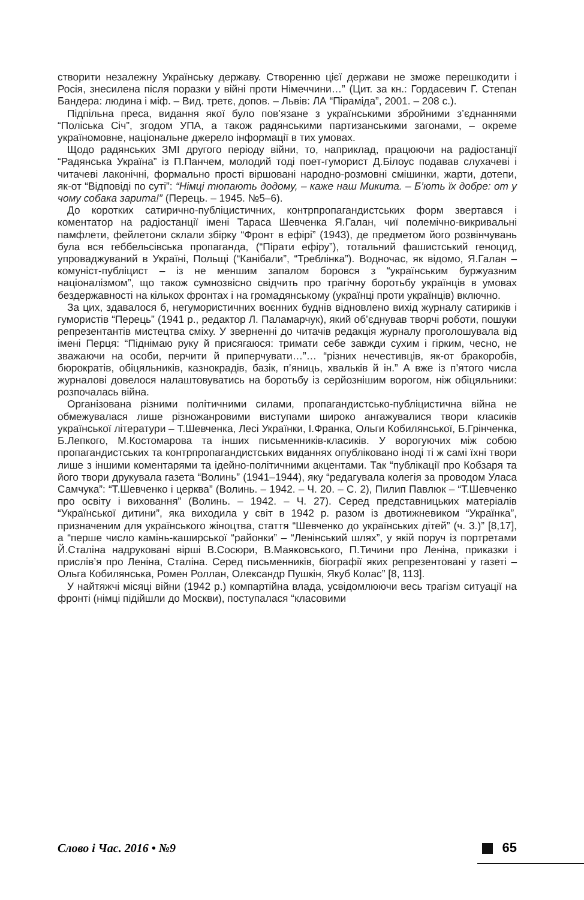створити незалежну Українську державу. Створенню цієї держави не зможе перешкодити і Росія, знесилена після поразки у війні проти Німеччини…” (Цит. за кн.: Гордасевич Г. Степан Бандера: людина і міф. – Вид. третє, допов. – Львів: ЛА “Піраміда”, 2001. – 208 с.).
Підпільна преса, видання якої було пов’язане з українськими збройними з’єднаннями “Поліська Січ”, згодом УПА, а також радянськими партизанськими загонами, – окреме україномовне, національне джерело інформації в тих умовах.
Щодо радянських ЗМІ другого періоду війни, то, наприклад, працюючи на радіостанції “Радянська Україна” із П.Панчем, молодий тоді поет-гуморист Д.Білоус подавав слухачеві і читачеві лаконічні, формально прості віршовані народно-розмовні смішинки, жарти, дотепи, як-от “Відповіді по суті”: “Німці тюпають додому, – каже наш Микита. – Б’ють їх добре: от у чому собака зарита!” (Перець. – 1945. №5–6).
До коротких сатирично-публіцистичних, контрпропагандистських форм звертався і коментатор на радіостанції імені Тараса Шевченка Я.Галан, чиї полемічно-викривальні памфлети, фейлетони склали збірку “Фронт в ефірі” (1943), де предметом його розвінчувань була вся геббельсівська пропаганда, (“Пірати ефіру”), тотальний фашистський геноцид, упроваджуваний в Україні, Польщі (“Канібали”, “Треблінка”). Водночас, як відомо, Я.Галан – комуніст-публіцист – із не меншим запалом боровся з “українським буржуазним націоналізмом”, що також сумнозвісно свідчить про трагічну боротьбу українців в умовах бездержавності на кількох фронтах і на громадянському (українці проти українців) включно.
За цих, здавалося б, негумористичних воєнних буднів відновлено вихід журналу сатириків і гумористів “Перець” (1941 р., редактор Л. Паламарчук), який об’єднував творчі роботи, пошуки репрезентантів мистецтва сміху. У зверненні до читачів редакція журналу проголошувала від імені Перця: “Піднімаю руку й присягаюся: тримати себе завжди сухим і гірким, чесно, не зважаючи на особи, перчити й приперчувати…”… “різних нечестивців, як-от бракоробів, бюрократів, обіцяльників, казнокрадів, базік, п’яниць, хвальків й ін.” А вже із п’ятого числа журналові довелося налаштовуватись на боротьбу із серйознішим ворогом, ніж обіцяльники: розпочалась війна.
Організована різними політичними силами, пропагандистсько-публіцистична війна не обмежувалася лише різножанровими виступами широко ангажувалися твори класиків української літератури – Т.Шевченка, Лесі Українки, І.Франка, Ольги Кобилянської, Б.Грінченка, Б.Лепкого, М.Костомарова та інших письменників-класиків. У ворогуючих між собою пропагандистських та контрпропагандистських виданнях опубліковано іноді ті ж самі їхні твори лише з іншими коментарями та ідейно-політичними акцентами. Так “публікації про Кобзаря та його твори друкувала газета “Волинь” (1941–1944), яку “редагувала колегія за проводом Уласа Самчука”: “Т.Шевченко і церква” (Волинь. – 1942. – Ч. 20. – С. 2), Пилип Павлюк – “Т.Шевченко про освіту і виховання” (Волинь. – 1942. – Ч. 27). Серед представницьких матеріалів “Української дитини”, яка виходила у світ в 1942 р. разом із двотижневиком “Українка”, призначеним для українського жіноцтва, стаття “Шевченко до українських дітей” (ч. 3.)” [8,17], а “перше число камінь-каширської “районки” – “Ленінський шлях”, у якій поруч із портретами Й.Сталіна надруковані вірші В.Сосюри, В.Маяковського, П.Тичини про Леніна, приказки і прислів’я про Леніна, Сталіна. Серед письменників, біографії яких репрезентовані у газеті – Ольга Кобилянська, Ромен Роллан, Олександр Пушкін, Якуб Колас” [8, 113].
У найтяжчі місяці війни (1942 р.) компартійна влада, усвідомлюючи весь трагізм ситуації на фронті (німці підійшли до Москви), поступалася “класовими
Слово і Час. 2016 • №9 65